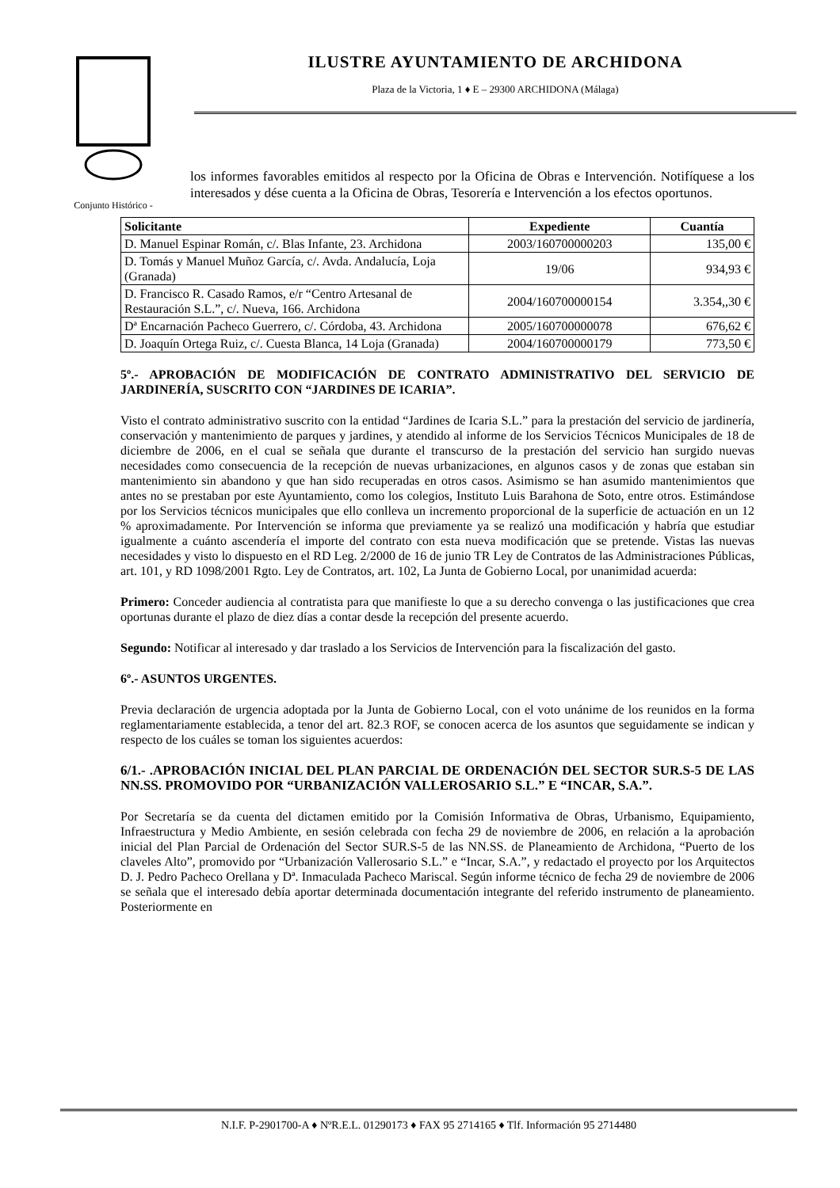Conjunto Histórico -
ILUSTRE AYUNTAMIENTO DE ARCHIDONA
Plaza de la Victoria, 1 ♦ E – 29300 ARCHIDONA (Málaga)
los informes favorables emitidos al respecto por la Oficina de Obras e Intervención. Notifíquese a los interesados y dése cuenta a la Oficina de Obras, Tesorería e Intervención a los efectos oportunos.
| Solicitante | Expediente | Cuantía |
| --- | --- | --- |
| D. Manuel Espinar Román, c/. Blas Infante, 23. Archidona | 2003/160700000203 | 135,00 € |
| D. Tomás y Manuel Muñoz García, c/. Avda. Andalucía, Loja (Granada) | 19/06 | 934,93 € |
| D. Francisco R. Casado Ramos, e/r “Centro Artesanal de Restauración S.L.”, c/. Nueva, 166. Archidona | 2004/160700000154 | 3.354,,30 € |
| Dª Encarnación Pacheco Guerrero, c/. Córdoba, 43. Archidona | 2005/160700000078 | 676,62 € |
| D. Joaquín Ortega Ruiz, c/. Cuesta Blanca, 14 Loja (Granada) | 2004/160700000179 | 773,50 € |
5º.- APROBACIÓN DE MODIFICACIÓN DE CONTRATO ADMINISTRATIVO DEL SERVICIO DE JARDINERÍA, SUSCRITO CON “JARDINES DE ICARIA”.
Visto el contrato administrativo suscrito con la entidad “Jardines de Icaria S.L.” para la prestación del servicio de jardinería, conservación y mantenimiento de parques y jardines, y atendido al informe de los Servicios Técnicos Municipales de 18 de diciembre de 2006, en el cual se señala que durante el transcurso de la prestación del servicio han surgido nuevas necesidades como consecuencia de la recepción de nuevas urbanizaciones, en algunos casos y de zonas que estaban sin mantenimiento sin abandono y que han sido recuperadas en otros casos. Asimismo se han asumido mantenimientos que antes no se prestaban por este Ayuntamiento, como los colegios, Instituto Luis Barahona de Soto, entre otros. Estimándose por los Servicios técnicos municipales que ello conlleva un incremento proporcional de la superficie de actuación en un 12 % aproximadamente. Por Intervención se informa que previamente ya se realizó una modificación y habría que estudiar igualmente a cuánto ascendería el importe del contrato con esta nueva modificación que se pretende. Vistas las nuevas necesidades y visto lo dispuesto en el RD Leg. 2/2000 de 16 de junio TR Ley de Contratos de las Administraciones Públicas, art. 101, y RD 1098/2001 Rgto. Ley de Contratos, art. 102, La Junta de Gobierno Local, por unanimidad acuerda:
Primero: Conceder audiencia al contratista para que manifieste lo que a su derecho convenga o las justificaciones que crea oportunas durante el plazo de diez días a contar desde la recepción del presente acuerdo.
Segundo: Notificar al interesado y dar traslado a los Servicios de Intervención para la fiscalización del gasto.
6º.- ASUNTOS URGENTES.
Previa declaración de urgencia adoptada por la Junta de Gobierno Local, con el voto unánime de los reunidos en la forma reglamentariamente establecida, a tenor del art. 82.3 ROF, se conocen acerca de los asuntos que seguidamente se indican y respecto de los cuáles se toman los siguientes acuerdos:
6/1.- .APROBACIÓN INICIAL DEL PLAN PARCIAL DE ORDENACIÓN DEL SECTOR SUR.S-5 DE LAS NN.SS. PROMOVIDO POR “URBANIZACIÓN VALLEROSARIO S.L.” E “INCAR, S.A.”.
Por Secretaría se da cuenta del dictamen emitido por la Comisión Informativa de Obras, Urbanismo, Equipamiento, Infraestructura y Medio Ambiente, en sesión celebrada con fecha 29 de noviembre de 2006, en relación a la aprobación inicial del Plan Parcial de Ordenación del Sector SUR.S-5 de las NN.SS. de Planeamiento de Archidona, “Puerto de los claveles Alto”, promovido por “Urbanización Vallerosario S.L.” e “Incar, S.A.”, y redactado el proyecto por los Arquitectos D. J. Pedro Pacheco Orellana y Dª. Inmaculada Pacheco Mariscal. Según informe técnico de fecha 29 de noviembre de 2006 se señala que el interesado debía aportar determinada documentación integrante del referido instrumento de planeamiento. Posteriormente en
N.I.F. P-2901700-A ♦ NºR.E.L. 01290173 ♦ FAX 95 2714165 ♦ Tlf. Información 95 2714480